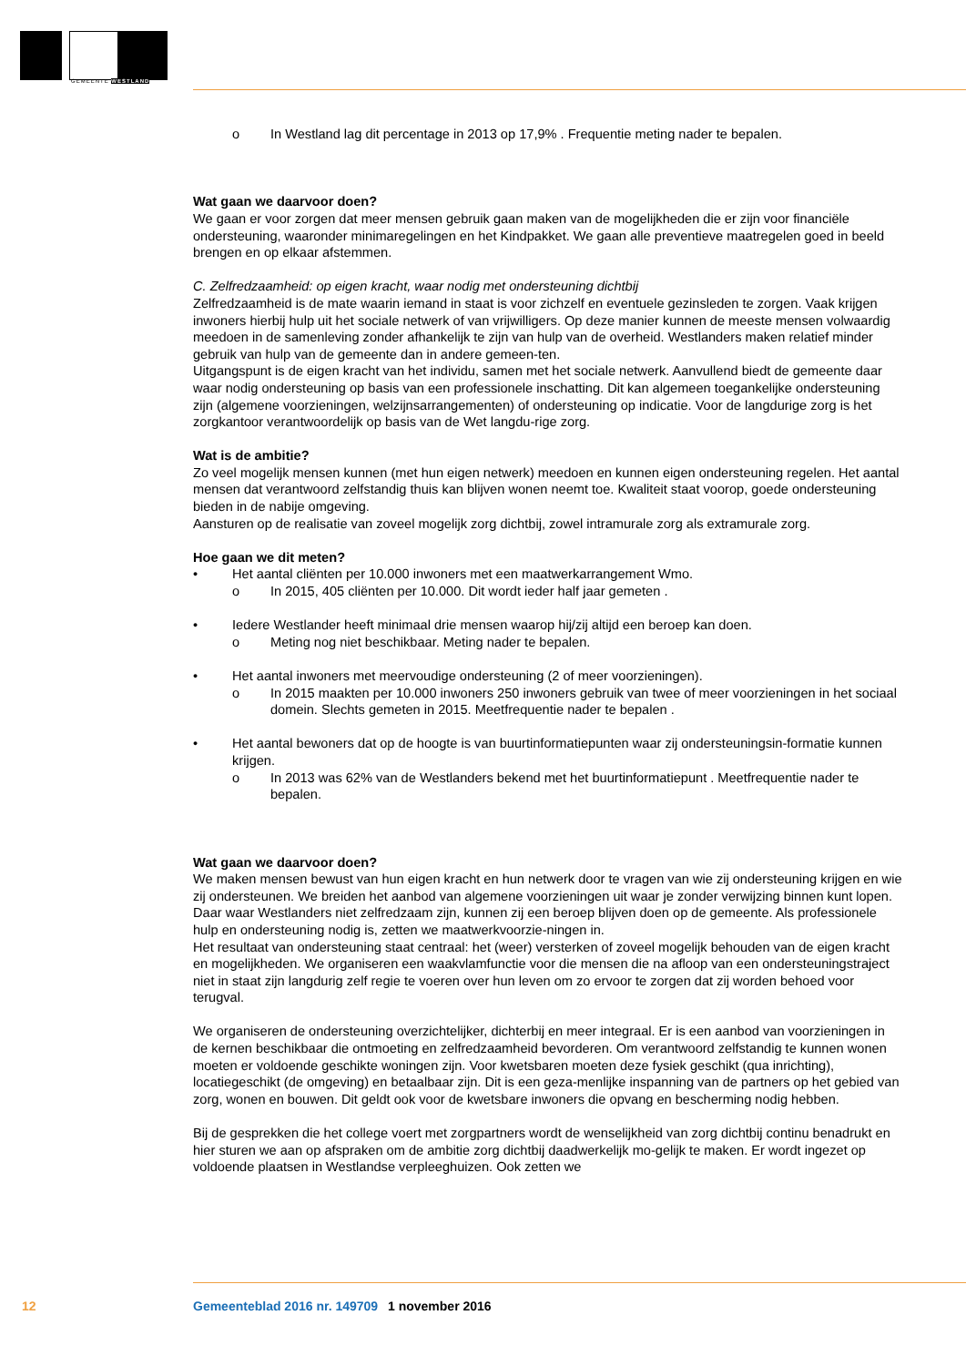GEMEENTE WESTLAND
o In Westland lag dit percentage in 2013 op 17,9% . Frequentie meting nader te bepalen.
Wat gaan we daarvoor doen?
We gaan er voor zorgen dat meer mensen gebruik gaan maken van de mogelijkheden die er zijn voor financiële ondersteuning, waaronder minimaregelingen en het Kindpakket. We gaan alle preventieve maatregelen goed in beeld brengen en op elkaar afstemmen.
C. Zelfredzaamheid: op eigen kracht, waar nodig met ondersteuning dichtbij
Zelfredzaamheid is de mate waarin iemand in staat is voor zichzelf en eventuele gezinsleden te zorgen. Vaak krijgen inwoners hierbij hulp uit het sociale netwerk of van vrijwilligers. Op deze manier kunnen de meeste mensen volwaardig meedoen in de samenleving zonder afhankelijk te zijn van hulp van de overheid. Westlanders maken relatief minder gebruik van hulp van de gemeente dan in andere gemeen-ten.
Uitgangspunt is de eigen kracht van het individu, samen met het sociale netwerk. Aanvullend biedt de gemeente daar waar nodig ondersteuning op basis van een professionele inschatting. Dit kan algemeen toegankelijke ondersteuning zijn (algemene voorzieningen, welzijnsarrangementen) of ondersteuning op indicatie. Voor de langdurige zorg is het zorgkantoor verantwoordelijk op basis van de Wet langdu-rige zorg.
Wat is de ambitie?
Zo veel mogelijk mensen kunnen (met hun eigen netwerk) meedoen en kunnen eigen ondersteuning regelen. Het aantal mensen dat verantwoord zelfstandig thuis kan blijven wonen neemt toe. Kwaliteit staat voorop, goede ondersteuning bieden in de nabije omgeving.
Aansturen op de realisatie van zoveel mogelijk zorg dichtbij, zowel intramurale zorg als extramurale zorg.
Hoe gaan we dit meten?
• Het aantal cliënten per 10.000 inwoners met een maatwerkarrangement Wmo.
o In 2015, 405 cliënten per 10.000. Dit wordt ieder half jaar gemeten .
• Iedere Westlander heeft minimaal drie mensen waarop hij/zij altijd een beroep kan doen.
o Meting nog niet beschikbaar. Meting nader te bepalen.
• Het aantal inwoners met meervoudige ondersteuning (2 of meer voorzieningen).
o In 2015 maakten per 10.000 inwoners 250 inwoners gebruik van twee of meer voorzieningen in het sociaal domein. Slechts gemeten in 2015. Meetfrequentie nader te bepalen .
• Het aantal bewoners dat op de hoogte is van buurtinformatiepunten waar zij ondersteuningsin-formatie kunnen krijgen.
o In 2013 was 62% van de Westlanders bekend met het buurtinformatiepunt . Meetfrequentie nader te bepalen.
Wat gaan we daarvoor doen?
We maken mensen bewust van hun eigen kracht en hun netwerk door te vragen van wie zij ondersteuning krijgen en wie zij ondersteunen. We breiden het aanbod van algemene voorzieningen uit waar je zonder verwijzing binnen kunt lopen. Daar waar Westlanders niet zelfredzaam zijn, kunnen zij een beroep blijven doen op de gemeente. Als professionele hulp en ondersteuning nodig is, zetten we maatwerkvoorzie-ningen in.
Het resultaat van ondersteuning staat centraal: het (weer) versterken of zoveel mogelijk behouden van de eigen kracht en mogelijkheden. We organiseren een waakvlamfunctie voor die mensen die na afloop van een ondersteuningstraject niet in staat zijn langdurig zelf regie te voeren over hun leven om zo ervoor te zorgen dat zij worden behoed voor terugval.
We organiseren de ondersteuning overzichtelijker, dichterbij en meer integraal. Er is een aanbod van voorzieningen in de kernen beschikbaar die ontmoeting en zelfredzaamheid bevorderen. Om verantwoord zelfstandig te kunnen wonen moeten er voldoende geschikte woningen zijn. Voor kwetsbaren moeten deze fysiek geschikt (qua inrichting), locatiegeschikt (de omgeving) en betaalbaar zijn. Dit is een geza-menlijke inspanning van de partners op het gebied van zorg, wonen en bouwen. Dit geldt ook voor de kwetsbare inwoners die opvang en bescherming nodig hebben.
Bij de gesprekken die het college voert met zorgpartners wordt de wenselijkheid van zorg dichtbij continu benadrukt en hier sturen we aan op afspraken om de ambitie zorg dichtbij daadwerkelijk mo-gelijk te maken. Er wordt ingezet op voldoende plaatsen in Westlandse verpleeghuizen. Ook zetten we
12 Gemeenteblad 2016 nr. 149709 1 november 2016